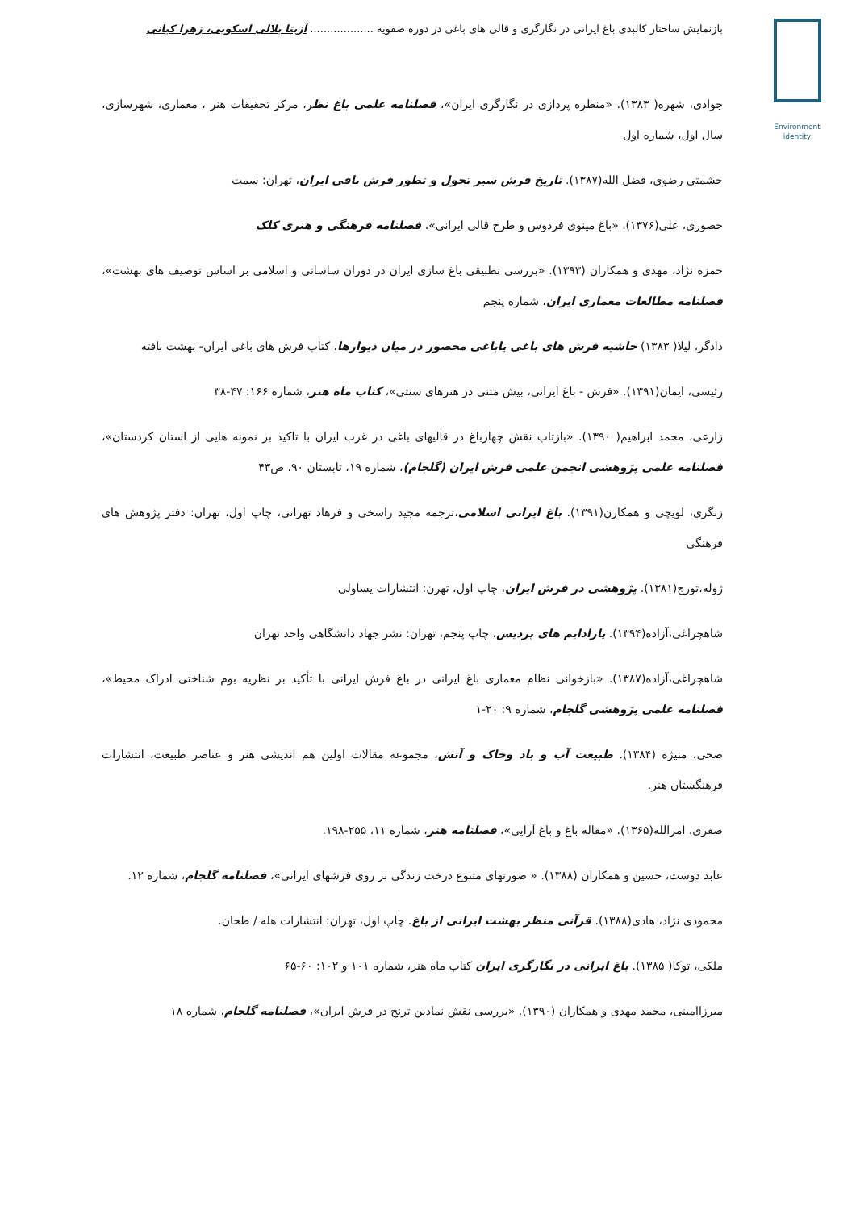Environment
identity
بازنمایش ساختار کالبدی باغ ایرانی در نگارگری و قالی های باغی در دوره صفویه ................... آزیتا بلالی اسکویی، زهرا کیانی
جوادی، شهره( ۱۳۸۳). «منظره پردازی در نگارگری ایران»، فصلنامه علمی باغ نظر، مرکز تحقیقات هنر ، معماری، شهرسازی، سال اول، شماره اول
حشمتی رضوی، فضل الله(۱۳۸۷). تاریخ فرش سیر تحول و تطور فرش بافی ایران، تهران: سمت
حصوری، علی(۱۳۷۶). «باغ مینوی فردوس و طرح قالی ایرانی»، فصلنامه فرهنگی و هنری کلک
حمزه نژاد، مهدی و همکاران (۱۳۹۳). «بررسی تطبیقی باغ سازی ایران در دوران ساسانی و اسلامی بر اساس توصیف های بهشت»، فصلنامه مطالعات معماری ایران، شماره پنجم
دادگر، لیلا( ۱۳۸۳) حاشیه فرش های باغی یاباغی محصور در میان دیوارها، کتاب فرش های باغی ایران- بهشت بافته
رئیسی، ایمان(۱۳۹۱). «فرش - باغ ایرانی، بیش متنی در هنرهای سنتی»، کتاب ماه هنر، شماره ۱۶۶: ۴۷-۳۸
زارعی، محمد ابراهیم( ۱۳۹۰). «بازتاب نقش چهارباغ در قالیهای باغی در غرب ایران با تاکید بر نمونه هایی از استان کردستان»، فصلنامه علمی پژوهشی انجمن علمی فرش ایران (گلجام)، شماره ۱۹، تابستان ۹۰، ص۴۳
زنگری، لویچی و همکارن(۱۳۹۱). باغ ایرانی اسلامی،ترجمه مجید راسخی و فرهاد تهرانی، چاپ اول، تهران: دفتر پژوهش های فرهنگی
ژوله،تورج(۱۳۸۱). پژوهشی در فرش ایران، چاپ اول، تهرن: انتشارات یساولی
شاهچراغی،آزاده(۱۳۹۴). پارادایم های پردیس، چاپ پنجم، تهران: نشر جهاد دانشگاهی واحد تهران
شاهچراغی،آزاده(۱۳۸۷). «بازخوانی نظام معماری باغ ایرانی در باغ فرش ایرانی با تأکید بر نظریه بوم شناختی ادراک محیط»، فصلنامه علمی پژوهشی گلجام، شماره ۹: ۲۰-۱
صحی، منیژه (۱۳۸۴). طبیعت آب و باد وخاک و آتش، مجموعه مقالات اولین هم اندیشی هنر و عناصر طبیعت، انتشارات فرهنگستان هنر.
صفری، امرالله(۱۳۶۵). «مقاله باغ و باغ آرایی»، فصلنامه هنر، شماره ۱۱، ۲۵۵-۱۹۸.
عابد دوست، حسین و همکاران (۱۳۸۸). « صورتهای متنوع درخت زندگی بر روی فرشهای ایرانی»، فصلنامه گلجام، شماره ۱۲.
محمودی نژاد، هادی(۱۳۸۸). قرآنی منظر بهشت ایرانی از باغ. چاپ اول، تهران: انتشارات هله / طحان.
ملکی، توکا( ۱۳۸۵). باغ ایرانی در نگارگری ایران کتاب ماه هنر، شماره ۱۰۱ و ۱۰۲: ۶۰-۶۵
میرزاامینی، محمد مهدی و همکاران (۱۳۹۰). «بررسی نقش نمادین ترنج در فرش ایران»، فصلنامه گلجام، شماره ۱۸